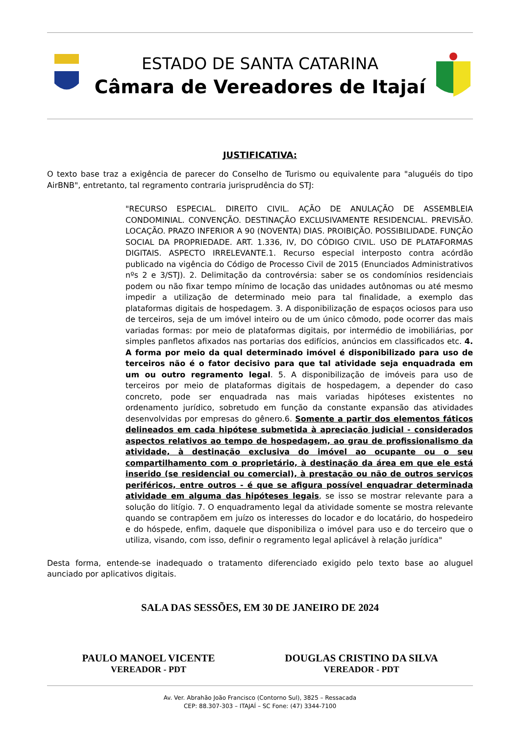ESTADO DE SANTA CATARINA
Câmara de Vereadores de Itajaí
JUSTIFICATIVA:
O texto base traz a exigência de parecer do Conselho de Turismo ou equivalente para "aluguéis do tipo AirBNB", entretanto, tal regramento contraria jurisprudência do STJ:
"RECURSO ESPECIAL. DIREITO CIVIL. AÇÃO DE ANULAÇÃO DE ASSEMBLEIA CONDOMINIAL. CONVENÇÃO. DESTINAÇÃO EXCLUSIVAMENTE RESIDENCIAL. PREVISÃO. LOCAÇÃO. PRAZO INFERIOR A 90 (NOVENTA) DIAS. PROIBIÇÃO. POSSIBILIDADE. FUNÇÃO SOCIAL DA PROPRIEDADE. ART. 1.336, IV, DO CÓDIGO CIVIL. USO DE PLATAFORMAS DIGITAIS. ASPECTO IRRELEVANTE.1. Recurso especial interposto contra acórdão publicado na vigência do Código de Processo Civil de 2015 (Enunciados Administrativos nºs 2 e 3/STJ). 2. Delimitação da controvérsia: saber se os condomínios residenciais podem ou não fixar tempo mínimo de locação das unidades autônomas ou até mesmo impedir a utilização de determinado meio para tal finalidade, a exemplo das plataformas digitais de hospedagem. 3. A disponibilização de espaços ociosos para uso de terceiros, seja de um imóvel inteiro ou de um único cômodo, pode ocorrer das mais variadas formas: por meio de plataformas digitais, por intermédio de imobiliárias, por simples panfletos afixados nas portarias dos edifícios, anúncios em classificados etc. 4. A forma por meio da qual determinado imóvel é disponibilizado para uso de terceiros não é o fator decisivo para que tal atividade seja enquadrada em um ou outro regramento legal. 5. A disponibilização de imóveis para uso de terceiros por meio de plataformas digitais de hospedagem, a depender do caso concreto, pode ser enquadrada nas mais variadas hipóteses existentes no ordenamento jurídico, sobretudo em função da constante expansão das atividades desenvolvidas por empresas do gênero.6. Somente a partir dos elementos fáticos delineados em cada hipótese submetida à apreciação judicial - considerados aspectos relativos ao tempo de hospedagem, ao grau de profissionalismo da atividade, à destinação exclusiva do imóvel ao ocupante ou o seu compartilhamento com o proprietário, à destinação da área em que ele está inserido (se residencial ou comercial), à prestação ou não de outros serviços periféricos, entre outros - é que se afigura possível enquadrar determinada atividade em alguma das hipóteses legais, se isso se mostrar relevante para a solução do litígio. 7. O enquadramento legal da atividade somente se mostra relevante quando se contrapõem em juízo os interesses do locador e do locatário, do hospedeiro e do hóspede, enfim, daquele que disponibiliza o imóvel para uso e do terceiro que o utiliza, visando, com isso, definir o regramento legal aplicável à relação jurídica"
Desta forma, entende-se inadequado o tratamento diferenciado exigido pelo texto base ao aluguel aunciado por aplicativos digitais.
SALA DAS SESSÕES, EM 30 DE JANEIRO DE 2024
PAULO MANOEL VICENTE
VEREADOR - PDT
DOUGLAS CRISTINO DA SILVA
VEREADOR - PDT
Av. Ver. Abrahão João Francisco (Contorno Sul), 3825 – Ressacada
CEP: 88.307-303 – ITAJAÍ – SC Fone: (47) 3344-7100